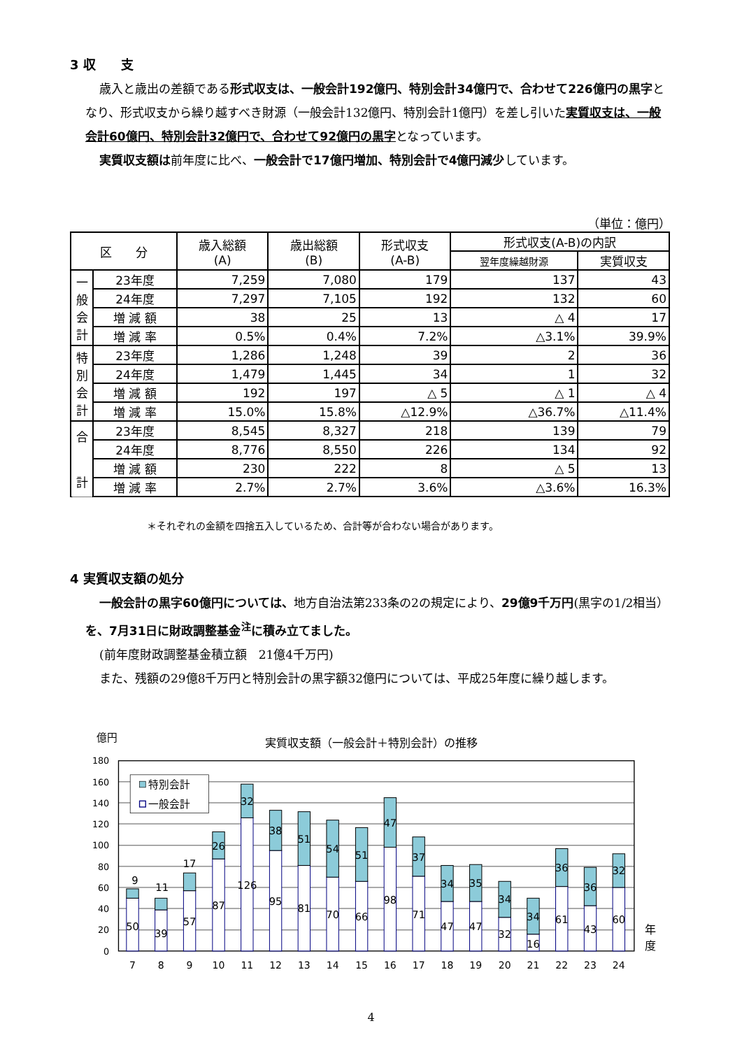3 収　　支
歳入と歳出の差額である形式収支は、一般会計192億円、特別会計34億円で、合わせて226億円の黒字となり、形式収支から繰り越すべき財源（一般会計132億円、特別会計1億円）を差し引いた実質収支は、一般会計60億円、特別会計32億円で、合わせて92億円の黒字となっています。
実質収支額は前年度に比べ、一般会計で17億円増加、特別会計で4億円減少しています。
（単位：億円）
| 区 分 | | 歳入総額 (A) | 歳出総額 (B) | 形式収支 (A-B) | 形式収支(A-B)の内訳 | |
| --- | --- | --- | --- | --- | --- | --- |
| | | | | | 翌年度繰越財源 | 実質収支 |
| 一 般 会 計 | 23年度 | 7,259 | 7,080 | 179 | 137 | 43 |
| | 24年度 | 7,297 | 7,105 | 192 | 132 | 60 |
| | 増 減 額 | 38 | 25 | 13 | △ 4 | 17 |
| | 増 減 率 | 0.5% | 0.4% | 7.2% | △3.1% | 39.9% |
| 特 別 会 計 | 23年度 | 1,286 | 1,248 | 39 | 2 | 36 |
| | 24年度 | 1,479 | 1,445 | 34 | 1 | 32 |
| | 増 減 額 | 192 | 197 | △ 5 | △ 1 | △ 4 |
| | 増 減 率 | 15.0% | 15.8% | △12.9% | △36.7% | △11.4% |
| 合 計 | 23年度 | 8,545 | 8,327 | 218 | 139 | 79 |
| | 24年度 | 8,776 | 8,550 | 226 | 134 | 92 |
| | 増 減 額 | 230 | 222 | 8 | △ 5 | 13 |
| | 増 減 率 | 2.7% | 2.7% | 3.6% | △3.6% | 16.3% |
＊それぞれの金額を四捨五入しているため、合計等が合わない場合があります。
4 実質収支額の処分
一般会計の黒字60億円については、地方自治法第233条の2の規定により、29億9千万円(黒字の1/2相当）を、7月31日に財政調整基金<sup>注</sup>に積み立てました。
(前年度財政調整基金積立額　21億4千万円)
また、残額の29億8千万円と特別会計の黒字額32億円については、平成25年度に繰り越します。
億円
実質収支額（一般会計＋特別会計）の推移
180
160
140
120
100
80
60
40
20
0
50
9
39
11
57
17
87
26
126
32
95
38
81
51
70
54
66
51
98
47
71
37
47
34
47
35
32
34
16
34
61
36
43
36
60
32
7
8
9
10
11
12
13
14
15
16
17
18
19
20
21
22
23
24
年
度
特別会計
一般会計
4